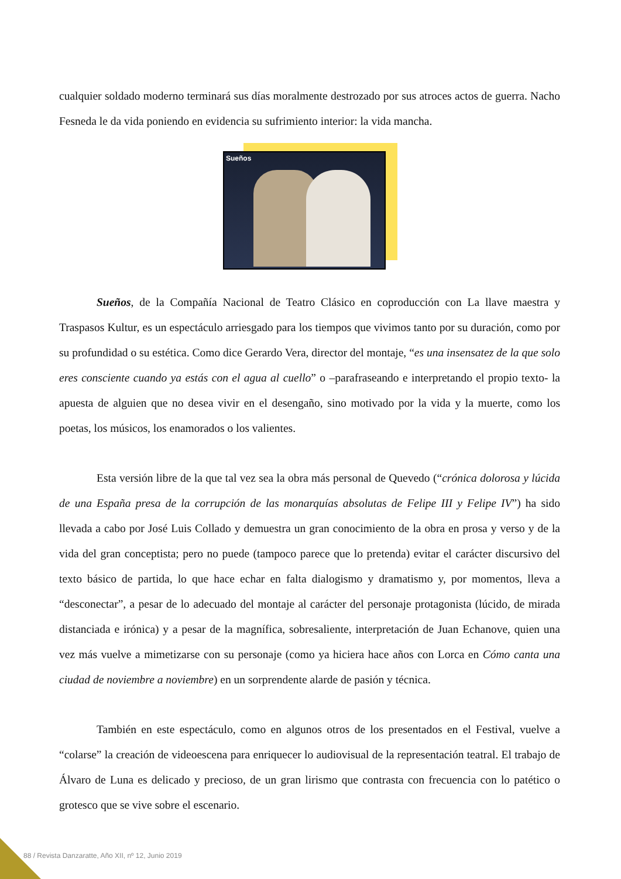cualquier soldado moderno terminará sus días moralmente destrozado por sus atroces actos de guerra. Nacho Fesneda le da vida poniendo en evidencia su sufrimiento interior: la vida mancha.
Sueños
Sueños, de la Compañía Nacional de Teatro Clásico en coproducción con La llave maestra y Traspasos Kultur, es un espectáculo arriesgado para los tiempos que vivimos tanto por su duración, como por su profundidad o su estética. Como dice Gerardo Vera, director del montaje, “es una insensatez de la que solo eres consciente cuando ya estás con el agua al cuello” o –parafraseando e interpretando el propio texto- la apuesta de alguien que no desea vivir en el desengaño, sino motivado por la vida y la muerte, como los poetas, los músicos, los enamorados o los valientes.
Esta versión libre de la que tal vez sea la obra más personal de Quevedo (“crónica dolorosa y lúcida de una España presa de la corrupción de las monarquías absolutas de Felipe III y Felipe IV”) ha sido llevada a cabo por José Luis Collado y demuestra un gran conocimiento de la obra en prosa y verso y de la vida del gran conceptista; pero no puede (tampoco parece que lo pretenda) evitar el carácter discursivo del texto básico de partida, lo que hace echar en falta dialogismo y dramatismo y, por momentos, lleva a “desconectar”, a pesar de lo adecuado del montaje al carácter del personaje protagonista (lúcido, de mirada distanciada e irónica) y a pesar de la magnífica, sobresaliente, interpretación de Juan Echanove, quien una vez más vuelve a mimetizarse con su personaje (como ya hiciera hace años con Lorca en Cómo canta una ciudad de noviembre a noviembre) en un sorprendente alarde de pasión y técnica.
También en este espectáculo, como en algunos otros de los presentados en el Festival, vuelve a “colarse” la creación de videoescena para enriquecer lo audiovisual de la representación teatral. El trabajo de Álvaro de Luna es delicado y precioso, de un gran lirismo que contrasta con frecuencia con lo patético o grotesco que se vive sobre el escenario.
88 / Revista Danzaratte, Año XII, nº 12, Junio 2019